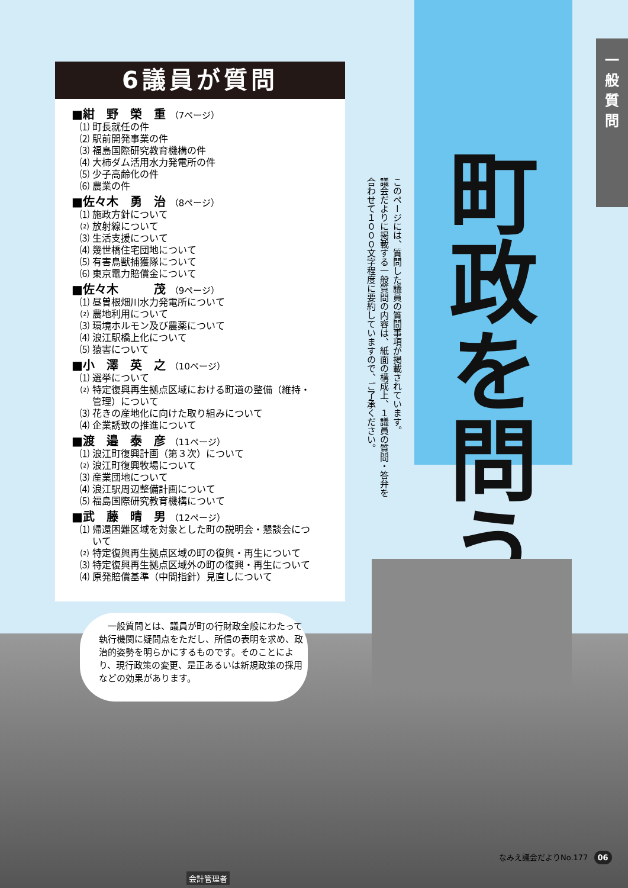一
般
質
問
6議員が質問
■紺　野　榮　重 （7ページ）
⑴ 町長就任の件
⑵ 駅前開発事業の件
⑶ 福島国際研究教育機構の件
⑷ 大柿ダム活用水力発電所の件
⑸ 少子高齢化の件
⑹ 農業の件
■佐々木　勇　治 （8ページ）
⑴ 施政方針について
⑵ 放射線について
⑶ 生活支援について
⑷ 幾世橋住宅団地について
⑸ 有害鳥獣捕獲隊について
⑹ 東京電力賠償金について
■佐々木　　　茂 （9ページ）
⑴ 昼曽根畑川水力発電所について
⑵ 農地利用について
⑶ 環境ホルモン及び農薬について
⑷ 浪江駅橋上化について
⑸ 猿害について
■小　澤　英　之 （10ページ）
⑴ 選挙について
⑵ 特定復興再生拠点区域における町道の整備（維持・
　 管理）について
⑶ 花きの産地化に向けた取り組みについて
⑷ 企業誘致の推進について
■渡　邉　泰　彦 （11ページ）
⑴ 浪江町復興計画（第３次）について
⑵ 浪江町復興牧場について
⑶ 産業団地について
⑷ 浪江駅周辺整備計画について
⑸ 福島国際研究教育機構について
■武　藤　晴　男 （12ページ）
⑴ 帰還困難区域を対象とした町の説明会・懇談会につ
　 いて
⑵ 特定復興再生拠点区域の町の復興・再生について
⑶ 特定復興再生拠点区域外の町の復興・再生について
⑷ 原発賠償基準（中間指針）見直しについて
このページには、質問した議員の質問事項が掲載されています。
議会だよりに掲載する一般質問の内容は、紙面の構成上、１議員の質問・答弁を
合わせて１０００文字程度に要約していますので、ご了承ください。
町政を問う
　一般質問とは、議員が町の行財政全般にわたって執行機関に疑問点をただし、所信の表明を求め、政治的姿勢を明らかにするものです。そのことにより、現行政策の変更、是正あるいは新規政策の採用などの効果があります。
会計管理者
なみえ議会だよりNo.177 06